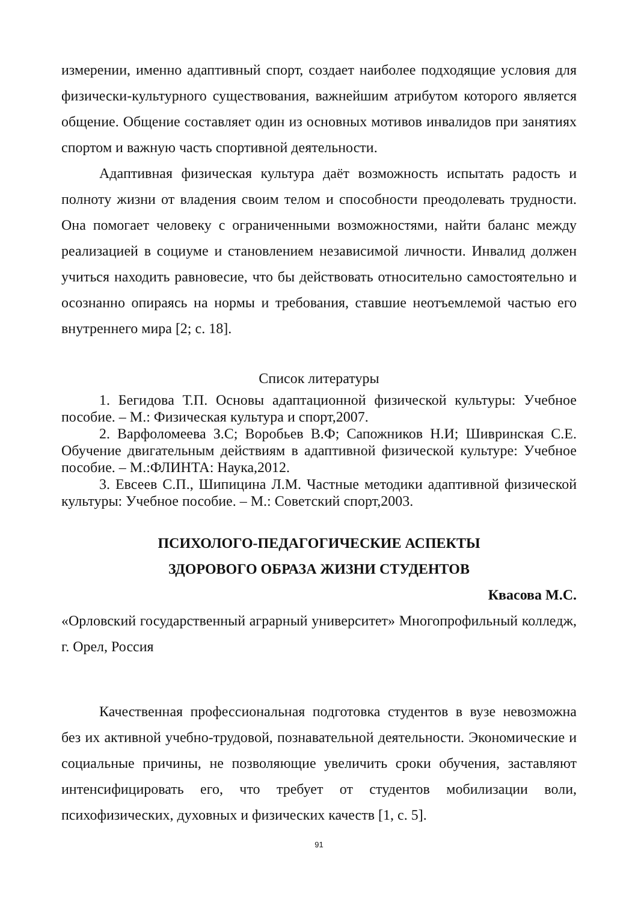измерении, именно адаптивный спорт, создает наиболее подходящие условия для физически-культурного существования, важнейшим атрибутом которого является общение. Общение составляет один из основных мотивов инвалидов при занятиях спортом и важную часть спортивной деятельности.
Адаптивная физическая культура даёт возможность испытать радость и полноту жизни от владения своим телом и способности преодолевать трудности. Она помогает человеку с ограниченными возможностями, найти баланс между реализацией в социуме и становлением независимой личности. Инвалид должен учиться находить равновесие, что бы действовать относительно самостоятельно и осознанно опираясь на нормы и требования, ставшие неотъемлемой частью его внутреннего мира [2; с. 18].
Список литературы
1. Бегидова Т.П. Основы адаптационной физической культуры: Учебное пособие. – М.: Физическая культура и спорт,2007.
2. Варфоломеева З.С; Воробьев В.Ф; Сапожников Н.И; Шивринская С.Е. Обучение двигательным действиям в адаптивной физической культуре: Учебное пособие. – М.:ФЛИНТА: Наука,2012.
3. Евсеев С.П., Шипицина Л.М. Частные методики адаптивной физической культуры: Учебное пособие. – М.: Советский спорт,2003.
ПСИХОЛОГО-ПЕДАГОГИЧЕСКИЕ АСПЕКТЫ
ЗДОРОВОГО ОБРАЗА ЖИЗНИ СТУДЕНТОВ
Квасова М.С.
«Орловский государственный аграрный университет» Многопрофильный колледж, г. Орел, Россия
Качественная профессиональная подготовка студентов в вузе невозможна без их активной учебно-трудовой, познавательной деятельности. Экономические и социальные причины, не позволяющие увеличить сроки обучения, заставляют интенсифицировать его, что требует от студентов мобилизации воли, психофизических, духовных и физических качеств [1, с. 5].
91